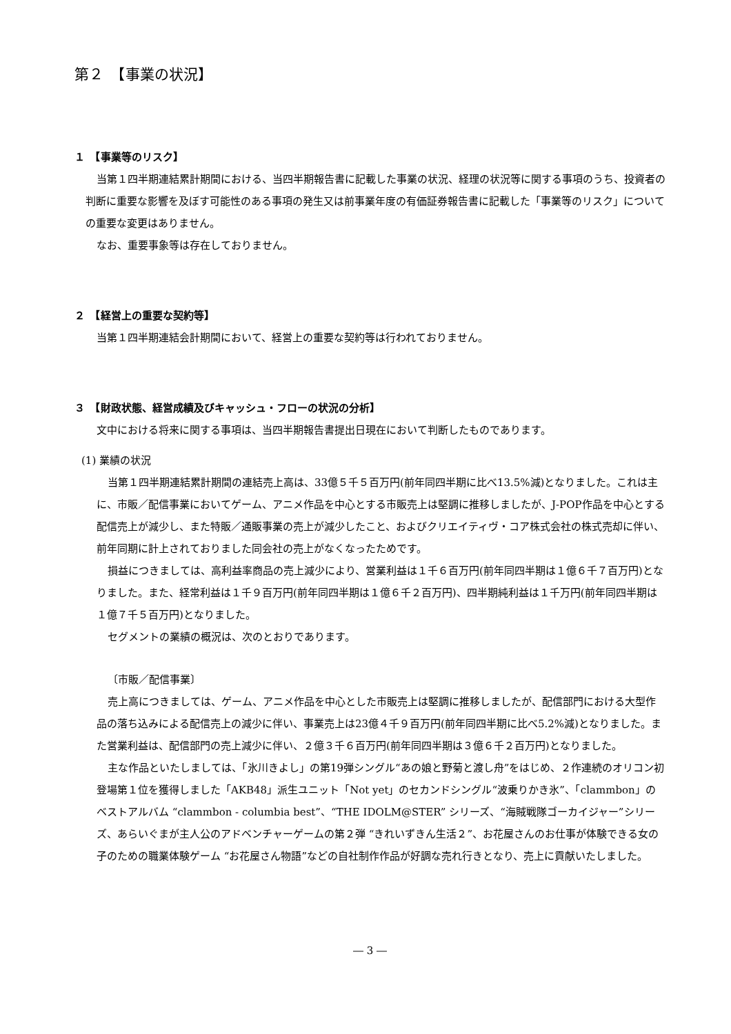第２　【事業の状況】
１　【事業等のリスク】
当第１四半期連結累計期間における、当四半期報告書に記載した事業の状況、経理の状況等に関する事項のうち、投資者の判断に重要な影響を及ぼす可能性のある事項の発生又は前事業年度の有価証券報告書に記載した「事業等のリスク」についての重要な変更はありません。
なお、重要事象等は存在しておりません。
２　【経営上の重要な契約等】
当第１四半期連結会計期間において、経営上の重要な契約等は行われておりません。
３　【財政状態、経営成績及びキャッシュ・フローの状況の分析】
文中における将来に関する事項は、当四半期報告書提出日現在において判断したものであります。
(1) 業績の状況
当第１四半期連結累計期間の連結売上高は、33億５千５百万円(前年同四半期に比べ13.5%減)となりました。これは主に、市販／配信事業においてゲーム、アニメ作品を中心とする市販売上は堅調に推移しましたが、J-POP作品を中心とする配信売上が減少し、また特販／通販事業の売上が減少したこと、およびクリエイティヴ・コア株式会社の株式売却に伴い、前年同期に計上されておりました同会社の売上がなくなったためです。
損益につきましては、高利益率商品の売上減少により、営業利益は１千６百万円(前年同四半期は１億６千７百万円)となりました。また、経常利益は１千９百万円(前年同四半期は１億６千２百万円)、四半期純利益は１千万円(前年同四半期は１億７千５百万円)となりました。
セグメントの業績の概況は、次のとおりであります。
〔市販／配信事業〕
売上高につきましては、ゲーム、アニメ作品を中心とした市販売上は堅調に推移しましたが、配信部門における大型作品の落ち込みによる配信売上の減少に伴い、事業売上は23億４千９百万円(前年同四半期に比べ5.2%減)となりました。また営業利益は、配信部門の売上減少に伴い、２億３千６百万円(前年同四半期は３億６千２百万円)となりました。
主な作品といたしましては、「氷川きよし」の第19弾シングル“あの娘と野菊と渡し舟”をはじめ、２作連続のオリコン初登場第１位を獲得しました「AKB48」派生ユニット「Not yet」のセカンドシングル“波乗りかき氷”、「clammbon」のベストアルバム “clammbon - columbia best”、“THE IDOLM@STER” シリーズ、“海賊戦隊ゴーカイジャー”シリーズ、あらいぐまが主人公のアドベンチャーゲームの第２弾 “きれいずきん生活２”、お花屋さんのお仕事が体験できる女の子のための職業体験ゲーム “お花屋さん物語”などの自社制作作品が好調な売れ行きとなり、売上に貢献いたしました。
― 3 ―